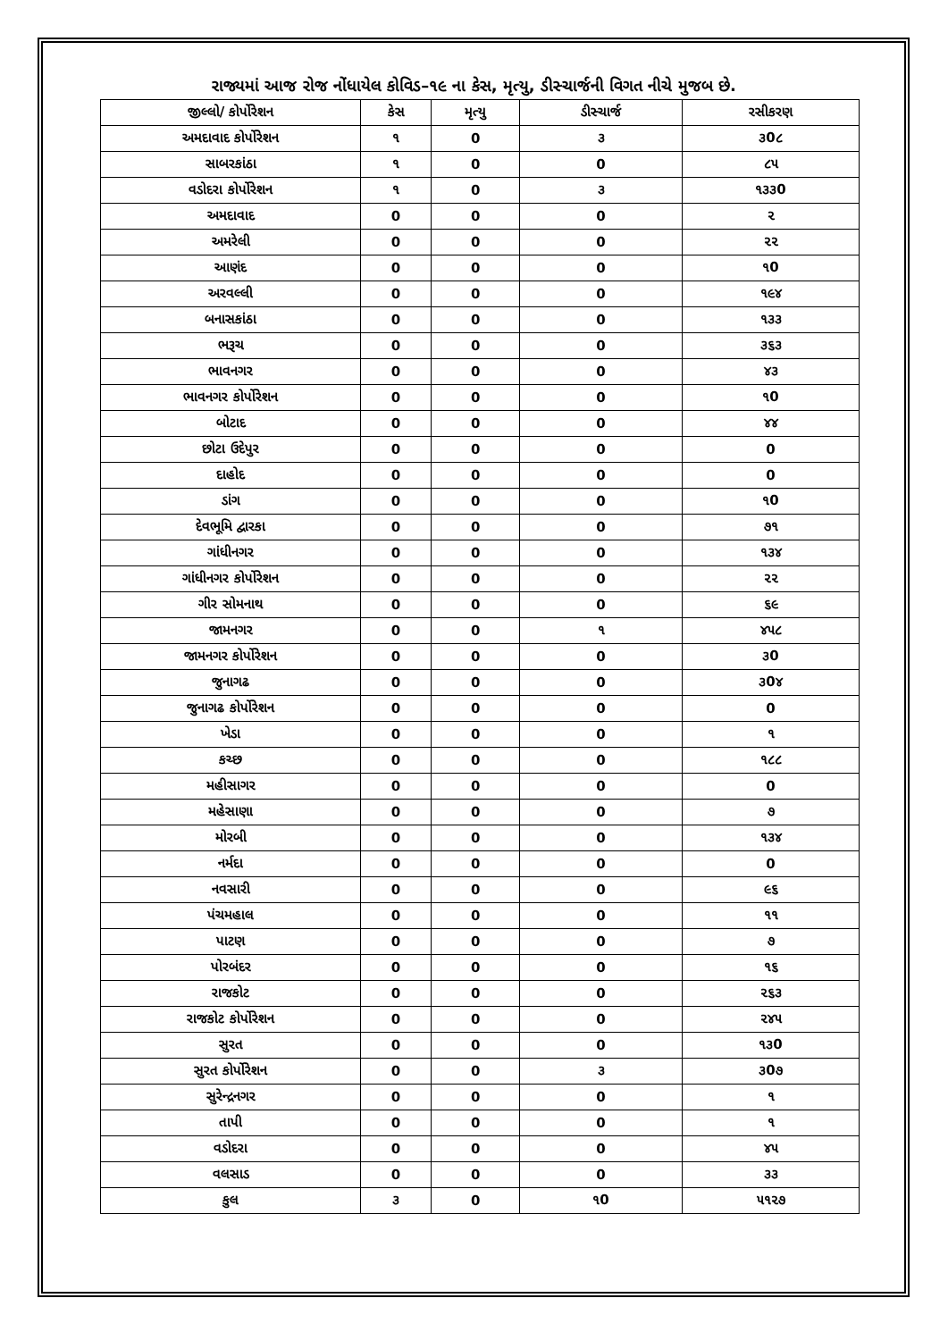રાજ્યમાં આજ રોજ નોંધાયેલ કોવિડ–૧૯ ના કેસ, મૃત્યુ, ડીસ્ચાર્જની વિગત નીચે મુજબ છે.
| જીલ્લો/ કોર્પોરેશન | કેસ | મૃત્યુ | ડીસ્ચાર્જ | રસીકરણ |
| --- | --- | --- | --- | --- |
| અમદાવાદ કોર્પોરેશન | ૧ | 0 | ૩ | ૩0૮ |
| સાબરકાંઠા | ૧ | 0 | 0 | ૮૫ |
| વડોદરા કોર્પોરેશન | ૧ | 0 | ૩ | ૧૩૩0 |
| અમદાવાદ | 0 | 0 | 0 | ૨ |
| અમરેલી | 0 | 0 | 0 | ૨૨ |
| આણંદ | 0 | 0 | 0 | ૧0 |
| અરવલ્લી | 0 | 0 | 0 | ૧૯૪ |
| બનાસકાંઠા | 0 | 0 | 0 | ૧૩૩ |
| ભરૂચ | 0 | 0 | 0 | ૩૬૩ |
| ભાવનગર | 0 | 0 | 0 | ૪૩ |
| ભાવનગર કોર્પોરેશન | 0 | 0 | 0 | ૧0 |
| બોટાદ | 0 | 0 | 0 | ૪૪ |
| છોટા ઉદેપુર | 0 | 0 | 0 | 0 |
| દાહોદ | 0 | 0 | 0 | 0 |
| ડાંગ | 0 | 0 | 0 | ૧0 |
| દેવભૂમિ દ્વારકા | 0 | 0 | 0 | ૭૧ |
| ગાંધીનગર | 0 | 0 | 0 | ૧૩૪ |
| ગાંધીનગર કોર્પોરેશન | 0 | 0 | 0 | ૨૨ |
| ગીર સોમનાથ | 0 | 0 | 0 | ૬૯ |
| જામનગર | 0 | 0 | ૧ | ૪૫૮ |
| જામનગર કોર્પોરેશન | 0 | 0 | 0 | ૩0 |
| જુનાગઢ | 0 | 0 | 0 | ૩0૪ |
| જુનાગઢ કોર્પોરેશન | 0 | 0 | 0 | 0 |
| ખેડા | 0 | 0 | 0 | ૧ |
| કચ્છ | 0 | 0 | 0 | ૧૮૮ |
| મહીસાગર | 0 | 0 | 0 | 0 |
| મહેસાણા | 0 | 0 | 0 | ૭ |
| મોરબી | 0 | 0 | 0 | ૧૩૪ |
| નર્મદા | 0 | 0 | 0 | 0 |
| નવસારી | 0 | 0 | 0 | ૯૬ |
| પંચમહાલ | 0 | 0 | 0 | ૧૧ |
| પાટણ | 0 | 0 | 0 | ૭ |
| પોરબંદર | 0 | 0 | 0 | ૧૬ |
| રાજકોટ | 0 | 0 | 0 | ૨૬૩ |
| રાજકોટ કોર્પોરેશન | 0 | 0 | 0 | ૨૪૫ |
| સુરત | 0 | 0 | 0 | ૧૩0 |
| સુરત કોર્પોરેશન | 0 | 0 | ૩ | ૩0૭ |
| સુરેન્દ્રનગર | 0 | 0 | 0 | ૧ |
| તાપી | 0 | 0 | 0 | ૧ |
| વડોદરા | 0 | 0 | 0 | ૪૫ |
| વલસાડ | 0 | 0 | 0 | ૩૩ |
| કુલ | ૩ | 0 | ૧0 | ૫૧૨૭ |